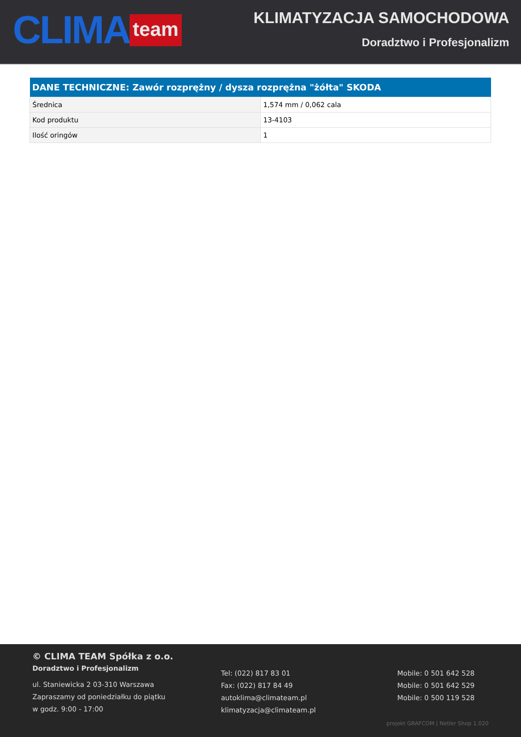CLIMA team
KLIMATYZACJA SAMOCHODOWA
Doradztwo i Profesjonalizm
| DANE TECHNICZNE: Zawór rozprężny / dysza rozprężna "żółta" SKODA | |
| --- | --- |
| Średnica | 1,574 mm / 0,062 cala |
| Kod produktu | 13-4103 |
| Ilość oringów | 1 |
© CLIMA TEAM Spółka z o.o.
Doradztwo i Profesjonalizm
ul. Staniewicka 2 03-310 Warszawa
Zapraszamy od poniedziałku do piątku
w godz. 9:00 - 17:00
Tel: (022) 817 83 01
Fax: (022) 817 84 49
autoklima@climateam.pl
klimatyzacja@climateam.pl
Mobile: 0 501 642 528
Mobile: 0 501 642 529
Mobile: 0 500 119 528
projekt GRAFCOM | Netler Shop 1.020